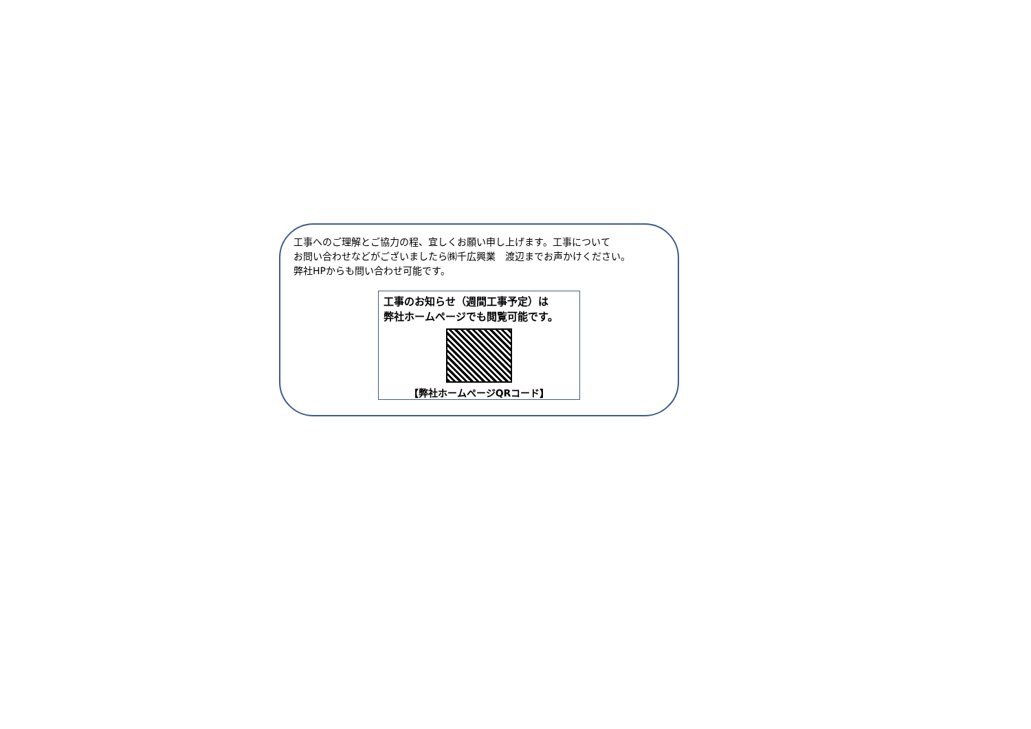工事へのご理解とご協力の程、宜しくお願い申し上げます。工事について
お問い合わせなどがございましたら㈱千広興業　渡辺までお声かけください。
弊社HPからも問い合わせ可能です。
工事のお知らせ（週間工事予定）は
弊社ホームページでも閲覧可能です。
【弊社ホームページQRコード】